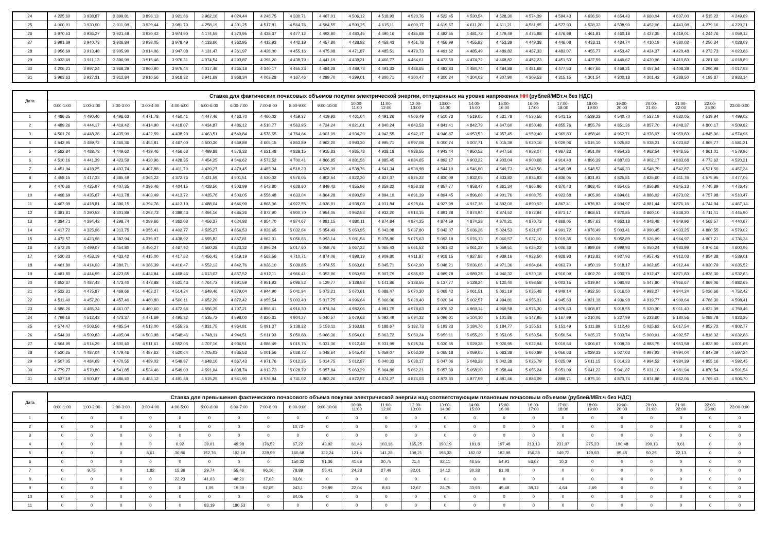| 24 | 4 225,60 | 3 938,87 | 3 899,81 | 3 898,13 | 3 921,66 | 3 962,16 | 4 024,44 | 4 246,75 | 4 330,71 | 4 467,01 | 4 506,12 | 4 518,93 | 4 520,76 | 4 522,45 | 4 530,54 | 4 528,30 | 4 574,39 | 4 594,43 | 4 636,50 | 4 654,43 | 4 660,04 | 4 607,00 | 4 515,22 | 4 249,69 |
| 25 | 4 000,91 | 3 930,00 | 3 911,98 | 3 939,44 | 3 981,70 | 4 258,19 | 4 391,25 | 4 517,81 | 4 564,76 | 4 584,55 | 4 590,25 | 4 615,11 | 4 609,17 | 4 619,67 | 4 611,20 | 4 611,21 | 4 581,95 | 4 577,93 | 4 538,33 | 4 538,90 | 4 452,06 | 4 443,98 | 4 279,16 | 4 229,21 |
| 26 | 3 970,53 | 3 936,27 | 3 921,48 | 3 930,42 | 3 974,90 | 4 174,55 | 4 370,95 | 4 438,37 | 4 477,12 | 4 492,80 | 4 480,45 | 4 490,16 | 4 485,68 | 4 482,55 | 4 481,73 | 4 479,49 | 4 476,98 | 4 476,98 | 4 461,81 | 4 460,18 | 4 427,35 | 4 419,01 | 4 244,76 | 4 059,12 |
| 27 | 3 991,39 | 3 940,73 | 3 926,84 | 3 938,05 | 3 978,49 | 4 133,60 | 4 362,95 | 4 412,93 | 4 442,19 | 4 457,80 | 4 438,92 | 4 458,43 | 4 451,78 | 4 456,99 | 4 455,82 | 4 453,39 | 4 449,38 | 4 446,08 | 4 433,11 | 4 434,74 | 4 410,19 | 4 380,02 | 4 250,34 | 4 028,09 |
| 28 | 3 956,69 | 3 913,48 | 3 905,90 | 3 914,06 | 3 947,08 | 4 131,47 | 4 361,97 | 4 428,00 | 4 455,16 | 4 475,08 | 4 471,87 | 4 485,51 | 4 479,73 | 4 491,62 | 4 485,49 | 4 489,82 | 4 487,33 | 4 483,07 | 4 455,77 | 4 453,47 | 4 424,37 | 4 420,48 | 4 273,73 | 4 023,68 |
| 29 | 3 933,49 | 3 911,13 | 3 896,99 | 3 915,46 | 3 976,31 | 4 074,54 | 4 293,87 | 4 398,20 | 4 438,79 | 4 441,19 | 4 439,31 | 4 466,77 | 4 464,61 | 4 473,50 | 4 474,72 | 4 468,82 | 4 452,23 | 4 451,53 | 4 437,59 | 4 440,67 | 4 420,96 | 4 410,83 | 4 281,60 | 4 018,89 |
| 30 | 4 206,21 | 3 997,24 | 3 968,29 | 3 960,90 | 3 975,44 | 4 017,48 | 4 265,18 | 4 340,17 | 4 455,23 | 4 484,28 | 4 489,73 | 4 491,33 | 4 488,65 | 4 483,83 | 4 484,74 | 4 484,88 | 4 481,68 | 4 477,53 | 4 467,66 | 4 468,31 | 4 457,54 | 4 408,38 | 4 296,98 | 4 017,98 |
| 31 | 3 963,63 | 3 927,31 | 3 912,84 | 3 910,56 | 3 918,32 | 3 941,69 | 3 968,34 | 4 003,28 | 4 167,46 | 4 289,70 | 4 299,01 | 4 300,71 | 4 300,47 | 4 300,24 | 4 304,03 | 4 307,90 | 4 309,53 | 4 315,15 | 4 301,54 | 4 300,18 | 4 301,42 | 4 288,50 | 4 195,87 | 3 933,14 |
| Дата | Ставка для фактических почасовых объемов покупки электрической энергии, отпущенных на уровне напряжения НН (рублей/МВт.ч без НДС) | | | | | | | | | | | | | | | | | | | | | | | |
| --- | --- | --- | --- | --- | --- | --- | --- | --- | --- | --- | --- | --- | --- | --- | --- | --- | --- | --- | --- | --- | --- | --- | --- | --- |
| | 0:00-1:00 | 1:00-2:00 | 2:00-3:00 | 3:00-4:00 | 4:00-5:00 | 5:00-6:00 | 6:00-7:00 | 7:00-8:00 | 8:00-9:00 | 9:00-10:00 | 10:00- 11:00 | 11:00- 12:00 | 12:00- 13:00 | 13:00- 14:00 | 14:00- 15:00 | 15:00- 16:00 | 16:00- 17:00 | 17:00- 18:00 | 18:00- 19:00 | 19:00- 20:00 | 20:00- 21:00 | 21:00- 22:00 | 22:00- 23:00 | 23:00-0:00 |
| 1 | 4 486,35 | 4 490,40 | 4 496,63 | 4 471,78 | 4 450,41 | 4 447,46 | 4 463,70 | 4 460,02 | 4 459,37 | 4 419,92 | 4 461,04 | 4 491,26 | 4 506,49 | 4 510,73 | 4 519,05 | 4 531,78 | 4 530,55 | 4 541,15 | 4 539,23 | 4 540,70 | 4 537,19 | 4 532,05 | 4 519,94 | 4 499,02 |
| 2 | 4 489,26 | 4 444,17 | 4 419,42 | 4 414,90 | 4 418,07 | 4 434,87 | 4 486,12 | 4 510,77 | 4 563,95 | 4 724,24 | 4 821,01 | 4 840,24 | 4 843,53 | 4 841,41 | 4 842,79 | 4 847,60 | 4 850,48 | 4 855,76 | 4 855,79 | 4 851,36 | 4 857,70 | 4 848,37 | 4 800,17 | 4 509,82 |
| 3 | 4 501,76 | 4 448,26 | 4 435,99 | 4 432,59 | 4 438,20 | 4 463,51 | 4 540,84 | 4 578,55 | 4 764,64 | 4 901,09 | 4 934,39 | 4 942,55 | 4 942,17 | 4 946,87 | 4 953,53 | 4 957,45 | 4 959,40 | 4 969,83 | 4 958,46 | 4 962,71 | 4 976,07 | 4 959,83 | 4 845,06 | 4 574,96 |
| 4 | 4 542,95 | 4 489,72 | 4 460,36 | 4 454,81 | 4 467,00 | 4 500,30 | 4 569,89 | 4 605,15 | 4 853,89 | 4 962,20 | 4 993,30 | 4 995,71 | 4 997,08 | 5 000,74 | 5 007,71 | 5 015,39 | 5 020,16 | 5 029,06 | 5 015,10 | 5 025,82 | 5 038,21 | 5 023,62 | 4 865,77 | 4 581,21 |
| 5 | 4 582,84 | 4 488,73 | 4 449,62 | 4 439,46 | 4 456,63 | 4 499,88 | 4 576,32 | 4 621,48 | 4 838,15 | 4 915,83 | 4 935,78 | 4 938,18 | 4 938,55 | 4 943,44 | 4 950,52 | 4 947,56 | 4 953,07 | 4 967,83 | 4 951,09 | 4 954,26 | 4 962,54 | 4 946,55 | 4 861,01 | 4 579,96 |
| 6 | 4 510,16 | 4 441,39 | 4 423,59 | 4 420,96 | 4 428,35 | 4 454,25 | 4 546,62 | 4 573,52 | 4 700,41 | 4 866,85 | 4 881,56 | 4 885,45 | 4 884,65 | 4 892,17 | 4 903,22 | 4 903,04 | 4 900,68 | 4 914,40 | 4 896,39 | 4 887,83 | 4 902,17 | 4 883,68 | 4 773,62 | 4 520,21 |
| 7 | 4 451,94 | 4 418,25 | 4 403,74 | 4 407,88 | 4 411,79 | 4 439,27 | 4 479,45 | 4 485,34 | 4 518,23 | 4 526,39 | 4 538,76 | 4 541,34 | 4 538,98 | 4 544,10 | 4 546,80 | 4 549,73 | 4 549,56 | 4 549,08 | 4 548,52 | 4 546,33 | 4 548,79 | 4 542,87 | 4 521,50 | 4 457,34 |
| 8 | 4 458,15 | 4 417,33 | 4 385,49 | 4 364,22 | 4 372,76 | 4 421,59 | 4 501,51 | 4 530,02 | 4 576,05 | 4 802,54 | 4 822,30 | 4 827,37 | 4 825,22 | 4 830,09 | 4 832,05 | 4 833,82 | 4 836,93 | 4 836,05 | 4 831,93 | 4 825,81 | 4 825,60 | 4 811,78 | 4 575,95 | 4 477,06 |
| 9 | 4 470,66 | 4 425,97 | 4 407,35 | 4 396,46 | 4 404,15 | 4 428,50 | 4 503,99 | 4 542,80 | 4 628,60 | 4 849,42 | 4 855,96 | 4 859,32 | 4 858,18 | 4 857,77 | 4 858,47 | 4 861,34 | 4 865,86 | 4 870,43 | 4 863,45 | 4 854,05 | 4 856,98 | 4 845,13 | 4 745,89 | 4 476,43 |
| 10 | 4 498,69 | 4 435,67 | 4 413,78 | 4 403,49 | 4 413,72 | 4 435,76 | 4 503,05 | 4 556,48 | 4 633,04 | 4 864,28 | 4 890,59 | 4 894,19 | 4 891,39 | 4 894,45 | 4 896,68 | 4 901,76 | 4 908,75 | 4 923,68 | 4 905,96 | 4 894,61 | 4 886,02 | 4 873,02 | 4 757,98 | 4 510,47 |
| 11 | 4 467,09 | 4 418,81 | 4 396,15 | 4 394,76 | 4 413,19 | 4 488,04 | 4 646,99 | 4 868,06 | 4 922,55 | 4 936,91 | 4 938,08 | 4 931,84 | 4 928,64 | 4 927,98 | 4 917,16 | 4 892,00 | 4 890,92 | 4 867,41 | 4 876,83 | 4 904,97 | 4 881,44 | 4 876,16 | 4 744,94 | 4 467,14 |
| 12 | 4 381,81 | 4 290,53 | 4 301,89 | 4 292,73 | 4 389,43 | 4 494,16 | 4 685,26 | 4 872,90 | 4 900,70 | 4 954,05 | 4 952,53 | 4 932,20 | 4 913,15 | 4 891,28 | 4 874,94 | 4 874,52 | 4 872,94 | 4 871,17 | 4 868,51 | 4 870,85 | 4 860,10 | 4 838,20 | 4 711,41 | 4 445,90 |
| 13 | 4 384,71 | 4 294,43 | 4 298,74 | 4 299,66 | 4 362,03 | 4 456,37 | 4 624,92 | 4 854,70 | 4 874,67 | 4 881,15 | 4 880,11 | 4 874,84 | 4 874,25 | 4 874,59 | 4 874,28 | 4 870,21 | 4 870,73 | 4 868,05 | 4 857,63 | 4 863,18 | 4 848,48 | 4 849,96 | 4 568,57 | 4 440,67 |
| 14 | 4 417,72 | 4 325,96 | 4 313,75 | 4 355,41 | 4 402,77 | 4 525,27 | 4 856,53 | 4 928,65 | 5 032,64 | 5 054,49 | 5 050,95 | 5 043,08 | 5 037,80 | 5 042,07 | 5 036,26 | 5 024,53 | 5 021,07 | 4 991,72 | 4 976,49 | 5 003,41 | 4 990,45 | 4 933,25 | 4 880,55 | 4 579,02 |
| 15 | 4 472,57 | 4 423,98 | 4 382,94 | 4 376,97 | 4 438,92 | 4 555,83 | 4 867,81 | 4 962,31 | 5 056,85 | 5 093,14 | 5 081,54 | 5 078,80 | 5 075,63 | 5 093,18 | 5 076,13 | 5 060,57 | 5 037,10 | 5 019,35 | 5 010,00 | 5 052,89 | 5 026,99 | 4 964,97 | 4 907,21 | 4 736,34 |
| 16 | 4 572,20 | 4 499,07 | 4 454,80 | 4 450,27 | 4 467,92 | 4 560,28 | 4 823,32 | 4 896,24 | 5 017,60 | 5 058,76 | 5 067,22 | 5 065,43 | 5 061,52 | 5 061,32 | 5 061,32 | 5 059,51 | 5 025,22 | 5 006,36 | 4 989,69 | 4 999,93 | 5 050,24 | 4 983,99 | 4 876,16 | 4 600,96 |
| 17 | 4 530,23 | 4 453,19 | 4 433,42 | 4 415,00 | 4 417,82 | 4 456,43 | 4 519,19 | 4 562,56 | 4 710,71 | 4 874,06 | 4 898,19 | 4 909,80 | 4 911,87 | 4 918,15 | 4 927,88 | 4 939,16 | 4 923,50 | 4 928,93 | 4 913,82 | 4 927,93 | 4 957,43 | 4 912,03 | 4 854,38 | 4 539,01 |
| 18 | 4 461,80 | 4 414,03 | 4 380,71 | 4 386,39 | 4 416,47 | 4 552,13 | 4 842,76 | 4 936,10 | 5 039,85 | 5 074,55 | 5 063,61 | 5 045,71 | 5 042,90 | 5 048,21 | 5 036,06 | 4 971,36 | 4 964,64 | 4 963,70 | 4 950,19 | 5 018,17 | 4 962,65 | 4 912,44 | 4 930,79 | 4 635,52 |
| 19 | 4 481,80 | 4 444,59 | 4 423,65 | 4 424,84 | 4 468,46 | 4 613,02 | 4 857,52 | 4 912,11 | 4 966,41 | 5 052,96 | 5 050,58 | 5 007,79 | 4 986,92 | 4 989,78 | 4 989,35 | 4 940,32 | 4 920,18 | 4 916,09 | 4 902,70 | 4 930,70 | 4 912,47 | 4 871,83 | 4 826,30 | 4 532,63 |
| 20 | 4 652,37 | 4 487,43 | 4 473,40 | 4 473,88 | 4 521,43 | 4 764,72 | 4 891,59 | 4 951,93 | 5 096,52 | 5 129,77 | 5 128,53 | 5 141,86 | 5 138,55 | 5 137,77 | 5 128,24 | 5 120,40 | 5 093,58 | 5 003,15 | 5 019,94 | 5 080,92 | 5 047,80 | 4 966,67 | 4 869,06 | 4 882,65 |
| 21 | 4 532,31 | 4 475,87 | 4 469,66 | 4 462,27 | 4 514,24 | 4 649,46 | 4 879,04 | 4 944,90 | 5 041,94 | 5 073,21 | 5 070,61 | 5 088,47 | 5 070,30 | 5 068,42 | 5 061,51 | 5 061,19 | 5 035,48 | 4 949,14 | 4 932,50 | 5 016,50 | 4 993,27 | 4 944,24 | 5 020,66 | 4 752,42 |
| 22 | 4 511,40 | 4 457,20 | 4 457,40 | 4 460,80 | 4 500,11 | 4 652,20 | 4 872,42 | 4 955,54 | 5 003,40 | 5 017,75 | 4 996,64 | 5 066,06 | 5 028,40 | 5 020,64 | 5 002,57 | 4 994,81 | 4 955,31 | 4 945,63 | 4 921,18 | 4 936,98 | 4 919,77 | 4 909,64 | 4 788,30 | 4 598,41 |
| 23 | 4 586,26 | 4 485,34 | 4 461,07 | 4 460,60 | 4 472,66 | 4 556,39 | 4 707,21 | 4 856,41 | 4 916,30 | 4 974,04 | 4 982,06 | 4 981,79 | 4 978,63 | 4 976,52 | 4 969,14 | 4 969,58 | 4 976,30 | 4 976,63 | 5 008,87 | 5 018,55 | 5 020,30 | 5 011,40 | 4 922,09 | 4 759,46 |
| 24 | 4 799,16 | 4 512,43 | 4 473,37 | 4 471,69 | 4 495,22 | 4 535,72 | 4 598,00 | 4 820,31 | 4 904,27 | 5 040,57 | 5 079,68 | 5 092,49 | 5 094,32 | 5 096,01 | 5 104,10 | 5 101,86 | 5 147,95 | 5 167,99 | 5 210,06 | 5 227,99 | 5 233,60 | 5 180,56 | 5 088,78 | 4 823,25 |
| 25 | 4 574,47 | 4 503,56 | 4 485,54 | 4 513,00 | 4 555,26 | 4 831,75 | 4 964,81 | 5 091,37 | 5 138,32 | 5 158,11 | 5 163,81 | 5 188,67 | 5 182,73 | 5 193,23 | 5 184,76 | 5 184,77 | 5 155,51 | 5 151,49 | 5 111,89 | 5 112,46 | 5 025,62 | 5 017,54 | 4 852,72 | 4 802,77 |
| 26 | 4 544,09 | 4 509,83 | 4 495,04 | 4 503,98 | 4 548,46 | 4 748,11 | 4 944,51 | 5 011,93 | 5 050,68 | 5 066,36 | 5 054,01 | 5 063,72 | 5 059,24 | 5 056,11 | 5 055,29 | 5 053,05 | 5 050,54 | 5 050,54 | 5 035,37 | 5 033,74 | 5 000,91 | 4 992,57 | 4 818,32 | 4 632,68 |
| 27 | 4 564,95 | 4 514,29 | 4 500,40 | 4 511,61 | 4 552,05 | 4 707,16 | 4 936,51 | 4 986,49 | 5 015,75 | 5 031,36 | 5 012,48 | 5 031,99 | 5 025,34 | 5 030,55 | 5 029,38 | 5 026,95 | 5 022,94 | 5 019,64 | 5 006,67 | 5 008,30 | 4 983,75 | 4 953,58 | 4 823,90 | 4 601,65 |
| 28 | 4 530,25 | 4 487,04 | 4 479,46 | 4 487,62 | 4 520,64 | 4 705,03 | 4 935,53 | 5 001,56 | 5 028,72 | 5 048,64 | 5 045,43 | 5 059,07 | 5 053,29 | 5 065,18 | 5 059,05 | 5 063,38 | 5 060,89 | 5 056,63 | 5 029,33 | 5 027,03 | 4 997,93 | 4 994,04 | 4 847,29 | 4 597,24 |
| 29 | 4 507,05 | 4 484,69 | 4 470,55 | 4 489,02 | 4 549,87 | 4 648,10 | 4 867,43 | 4 971,76 | 5 012,35 | 5 014,75 | 5 012,87 | 5 040,33 | 5 038,17 | 5 047,06 | 5 048,28 | 5 042,38 | 5 025,79 | 5 025,09 | 5 011,15 | 5 014,23 | 4 994,52 | 4 984,39 | 4 855,16 | 4 592,45 |
| 30 | 4 779,77 | 4 570,80 | 4 541,85 | 4 534,46 | 4 549,00 | 4 591,04 | 4 838,74 | 4 913,73 | 5 028,79 | 5 057,84 | 5 063,29 | 5 064,89 | 5 062,21 | 5 057,39 | 5 058,30 | 5 058,44 | 5 055,24 | 5 051,09 | 5 041,22 | 5 041,87 | 5 031,10 | 4 981,94 | 4 870,54 | 4 591,54 |
| 31 | 4 537,19 | 4 500,87 | 4 486,40 | 4 484,12 | 4 491,88 | 4 515,25 | 4 541,90 | 4 576,84 | 4 741,02 | 4 863,26 | 4 872,57 | 4 874,27 | 4 874,03 | 4 873,80 | 4 877,59 | 4 881,46 | 4 883,09 | 4 888,71 | 4 875,10 | 4 873,74 | 4 874,98 | 4 862,06 | 4 769,43 | 4 506,70 |
| Дата | Ставка для превышения фактического почасового объема покупки электрической энергии над соответствующим плановым почасовым объемом (рублей/МВт.ч без НДС) | | | | | | | | | | | | | | | | | | | | | | | |
| --- | --- | --- | --- | --- | --- | --- | --- | --- | --- | --- | --- | --- | --- | --- | --- | --- | --- | --- | --- | --- | --- | --- | --- | --- |
| | 0:00-1:00 | 1:00-2:00 | 2:00-3:00 | 3:00-4:00 | 4:00-5:00 | 5:00-6:00 | 6:00-7:00 | 7:00-8:00 | 8:00-9:00 | 9:00-10:00 | 10:00- 11:00 | 11:00- 12:00 | 12:00- 13:00 | 13:00- 14:00 | 14:00- 15:00 | 15:00- 16:00 | 16:00- 17:00 | 17:00- 18:00 | 18:00- 19:00 | 19:00- 20:00 | 20:00- 21:00 | 21:00- 22:00 | 22:00- 23:00 | 23:00-0:00 |
| 1 | 0 | 0 | 0 | 0 | 0 | 0 | 0 | 0 | 0 | 0 | 0 | 0 | 0 | 0 | 0 | 0 | 0 | 0 | 0 | 0 | 0 | 0 | 0 | 0 |
| 2 | 0 | 0 | 0 | 0 | 0 | 0 | 0 | 0 | 10,72 | 0 | 0 | 0 | 0 | 0 | 0 | 0 | 0 | 0 | 0 | 0 | 0 | 0 | 0 | 0 |
| 3 | 0 | 0 | 0 | 0 | 0 | 0 | 0 | 0 | 0 | 0 | 0 | 0 | 0 | 0 | 0 | 0 | 0 | 0 | 0 | 0 | 0 | 0 | 0 | 0 |
| 4 | 0 | 0 | 0 | 0 | 0,92 | 39,01 | 49,98 | 176,52 | 67,22 | 43,92 | 61,46 | 103,18 | 165,25 | 190,19 | 181,8 | 197,48 | 213,13 | 231,07 | 275,23 | 190,48 | 199,13 | 0,61 | 0 | 0 |
| 5 | 0 | 0 | 0 | 8,61 | 36,86 | 152,76 | 192,19 | 228,99 | 160,68 | 132,24 | 121,4 | 141,28 | 109,21 | 198,33 | 182,02 | 183,98 | 156,38 | 149,72 | 129,93 | 95,45 | 50,25 | 22,13 | 0 | 0 |
| 6 | 0 | 0 | 0 | 0 | 0 | 0 | 0 | 0 | 150,32 | 91,36 | 41,68 | 20,75 | 21,4 | 82,11 | 46,55 | 54,91 | 53,67 | 10,3 | 0 | 0 | 0 | 0 | 0 | 0 |
| 7 | 0 | 9,75 | 0 | 1,82 | 15,36 | 29,74 | 55,46 | 96,16 | 78,89 | 55,41 | 24,28 | 27,49 | 32,01 | 34,12 | 30,28 | 61,08 | 0 | 0 | 0 | 0 | 0 | 0 | 0 | 0 |
| 8 | 0 | 0 | 0 | 0 | 22,23 | 41,03 | 48,21 | 17,03 | 93,81 | 0 | 0 | 0 | 0 | 0 | 0 | 0 | 0 | 0 | 0 | 0 | 0 | 0 | 0 | 0 |
| 9 | 0 | 0 | 0 | 0 | 0 | 1,05 | 19,39 | 92,05 | 243,1 | 29,89 | 22,04 | 8,61 | 12,67 | 24,75 | 33,93 | 49,48 | 38,12 | 4,64 | 2,69 | 0 | 0 | 0 | 0 | 0 |
| 10 | 0 | 0 | 0 | 0 | 0 | 0 | 0 | 0 | 84,05 | 0 | 0 | 0 | 0 | 0 | 0 | 0 | 0 | 0 | 0 | 0 | 0 | 0 | 0 | 0 |
| 11 | 0 | 0 | 0 | 0 | 0 | 83,19 | 180,53 | 0 | 0 | 0 | 0 | 0 | 0 | 0 | 0 | 0 | 0 | 0 | 0 | 0 | 0 | 0 | 0 | 0 |